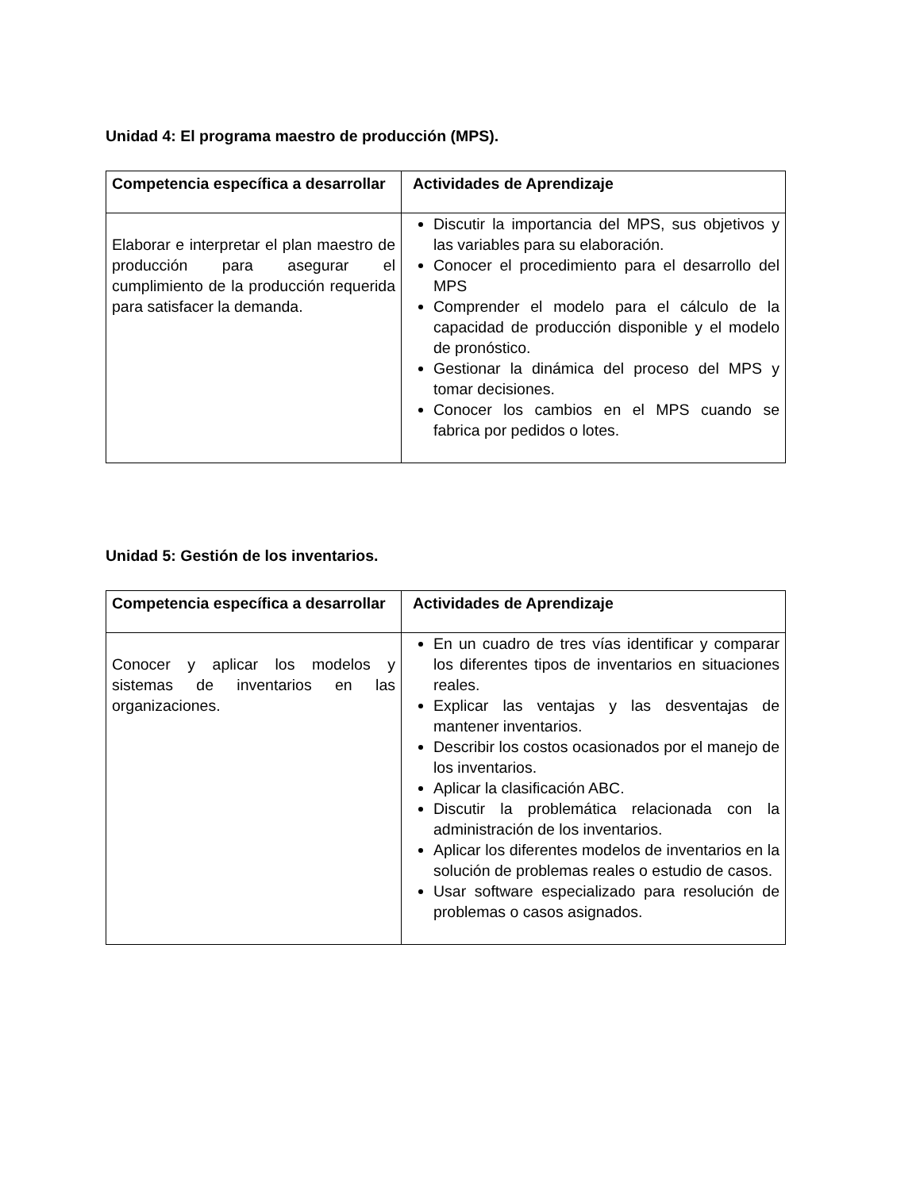Unidad 4: El programa maestro de producción (MPS).
| Competencia específica a desarrollar | Actividades de Aprendizaje |
| --- | --- |
| Elaborar e interpretar el plan maestro de producción para asegurar el cumplimiento de la producción requerida para satisfacer la demanda. | Discutir la importancia del MPS, sus objetivos y las variables para su elaboración. Conocer el procedimiento para el desarrollo del MPS Comprender el modelo para el cálculo de la capacidad de producción disponible y el modelo de pronóstico. Gestionar la dinámica del proceso del MPS y tomar decisiones. Conocer los cambios en el MPS cuando se fabrica por pedidos o lotes. |
Unidad 5: Gestión de los inventarios.
| Competencia específica a desarrollar | Actividades de Aprendizaje |
| --- | --- |
| Conocer y aplicar los modelos y sistemas de inventarios en las organizaciones. | En un cuadro de tres vías identificar y comparar los diferentes tipos de inventarios en situaciones reales. Explicar las ventajas y las desventajas de mantener inventarios. Describir los costos ocasionados por el manejo de los inventarios. Aplicar la clasificación ABC. Discutir la problemática relacionada con la administración de los inventarios. Aplicar los diferentes modelos de inventarios en la solución de problemas reales o estudio de casos. Usar software especializado para resolución de problemas o casos asignados. |